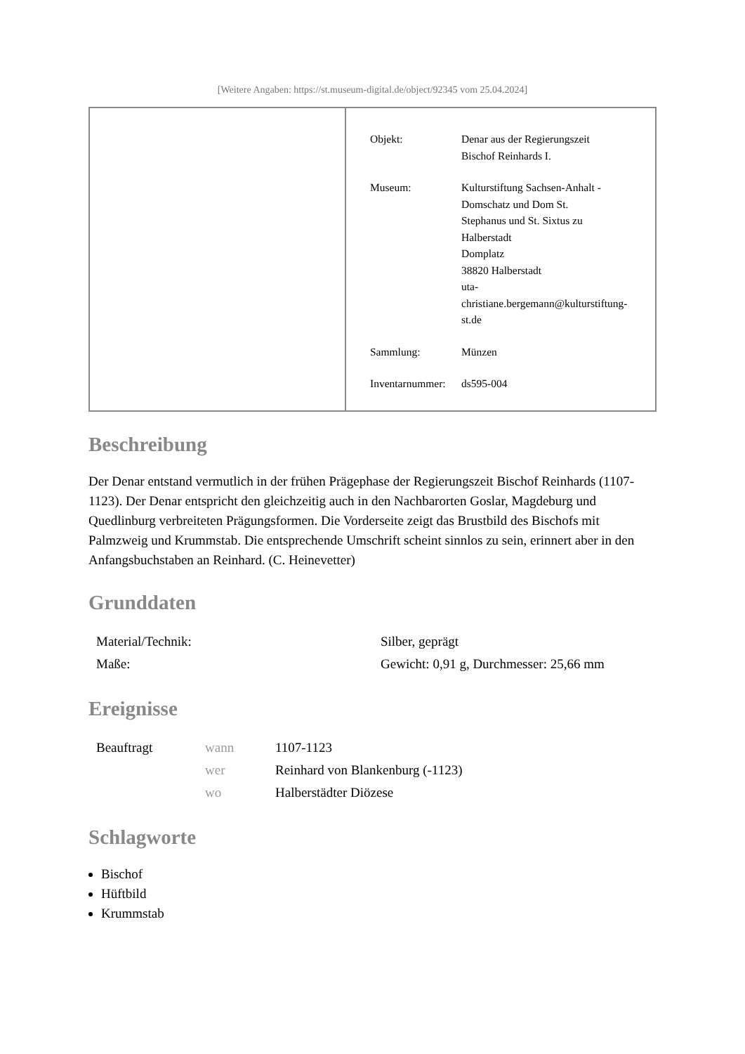[Weitere Angaben: https://st.museum-digital.de/object/92345 vom 25.04.2024]
| Objekt: | Denar aus der Regierungszeit Bischof Reinhards I. |
| Museum: | Kulturstiftung Sachsen-Anhalt - Domschatz und Dom St. Stephanus und St. Sixtus zu Halberstadt Domplatz 38820 Halberstadt uta- christiane.bergemann@kulturstiftung- st.de |
| Sammlung: | Münzen |
| Inventarnummer: | ds595-004 |
Beschreibung
Der Denar entstand vermutlich in der frühen Prägephase der Regierungszeit Bischof Reinhards (1107-1123). Der Denar entspricht den gleichzeitig auch in den Nachbarorten Goslar, Magdeburg und Quedlinburg verbreiteten Prägungsformen. Die Vorderseite zeigt das Brustbild des Bischofs mit Palmzweig und Krummstab. Die entsprechende Umschrift scheint sinnlos zu sein, erinnert aber in den Anfangsbuchstaben an Reinhard. (C. Heinevetter)
Grunddaten
| Material/Technik: | Silber, geprägt |
| Maße: | Gewicht: 0,91 g, Durchmesser: 25,66 mm |
Ereignisse
| Beauftragt | wann | 1107-1123 |
| | wer | Reinhard von Blankenburg (-1123) |
| | wo | Halberstädter Diözese |
Schlagworte
Bischof
Hüftbild
Krummstab